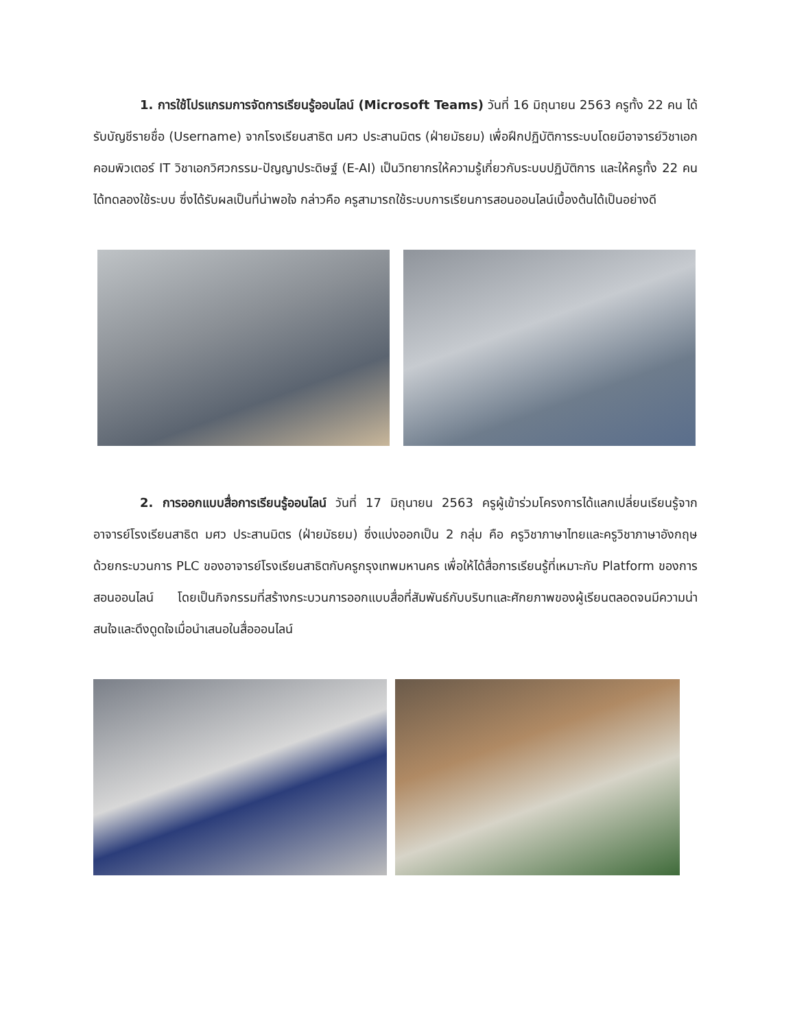1. การใช้โปรแกรมการจัดการเรียนรู้ออนไลน์ (Microsoft Teams) วันที่ 16 มิถุนายน 2563 ครูทั้ง 22 คน ได้รับบัญชีรายชื่อ (Username) จากโรงเรียนสาธิต มศว ประสานมิตร (ฝ่ายมัธยม) เพื่อฝึกปฏิบัติการระบบโดยมีอาจารย์วิชาเอกคอมพิวเตอร์ IT วิชาเอกวิศวกรรม-ปัญญาประดิษฐ์ (E-AI) เป็นวิทยากรให้ความรู้เกี่ยวกับระบบปฏิบัติการ และให้ครูทั้ง 22 คน ได้ทดลองใช้ระบบ ซึ่งได้รับผลเป็นที่น่าพอใจ กล่าวคือ ครูสามารถใช้ระบบการเรียนการสอนออนไลน์เบื้องต้นได้เป็นอย่างดี
2. การออกแบบสื่อการเรียนรู้ออนไลน์ วันที่ 17 มิถุนายน 2563 ครูผู้เข้าร่วมโครงการได้แลกเปลี่ยนเรียนรู้จากอาจารย์โรงเรียนสาธิต มศว ประสานมิตร (ฝ่ายมัธยม) ซึ่งแบ่งออกเป็น 2 กลุ่ม คือ ครูวิชาภาษาไทยและครูวิชาภาษาอังกฤษ ด้วยกระบวนการ PLC ของอาจารย์โรงเรียนสาธิตกับครูกรุงเทพมหานคร เพื่อให้ได้สื่อการเรียนรู้ที่เหมาะกับ Platform ของการสอนออนไลน์ โดยเป็นกิจกรรมที่สร้างกระบวนการออกแบบสื่อที่สัมพันธ์กับบริบทและศักยภาพของผู้เรียนตลอดจนมีความน่าสนใจและดึงดูดใจเมื่อนำเสนอในสื่อออนไลน์